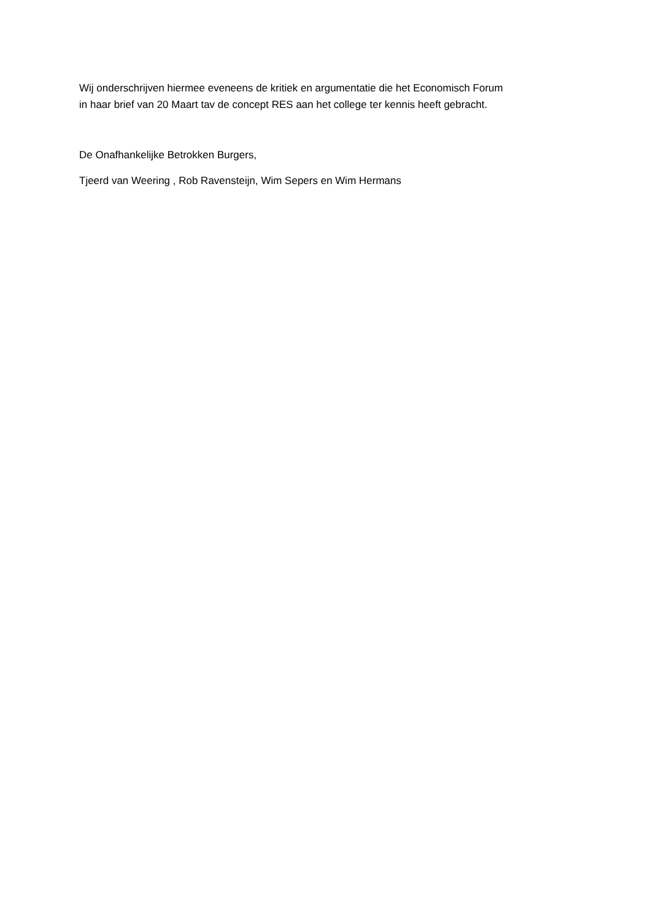Wij onderschrijven hiermee eveneens de kritiek en argumentatie die het Economisch Forum
in haar brief van 20 Maart tav de concept RES aan het college ter kennis heeft gebracht.
De Onafhankelijke Betrokken Burgers,
Tjeerd van Weering , Rob Ravensteijn, Wim Sepers en Wim Hermans